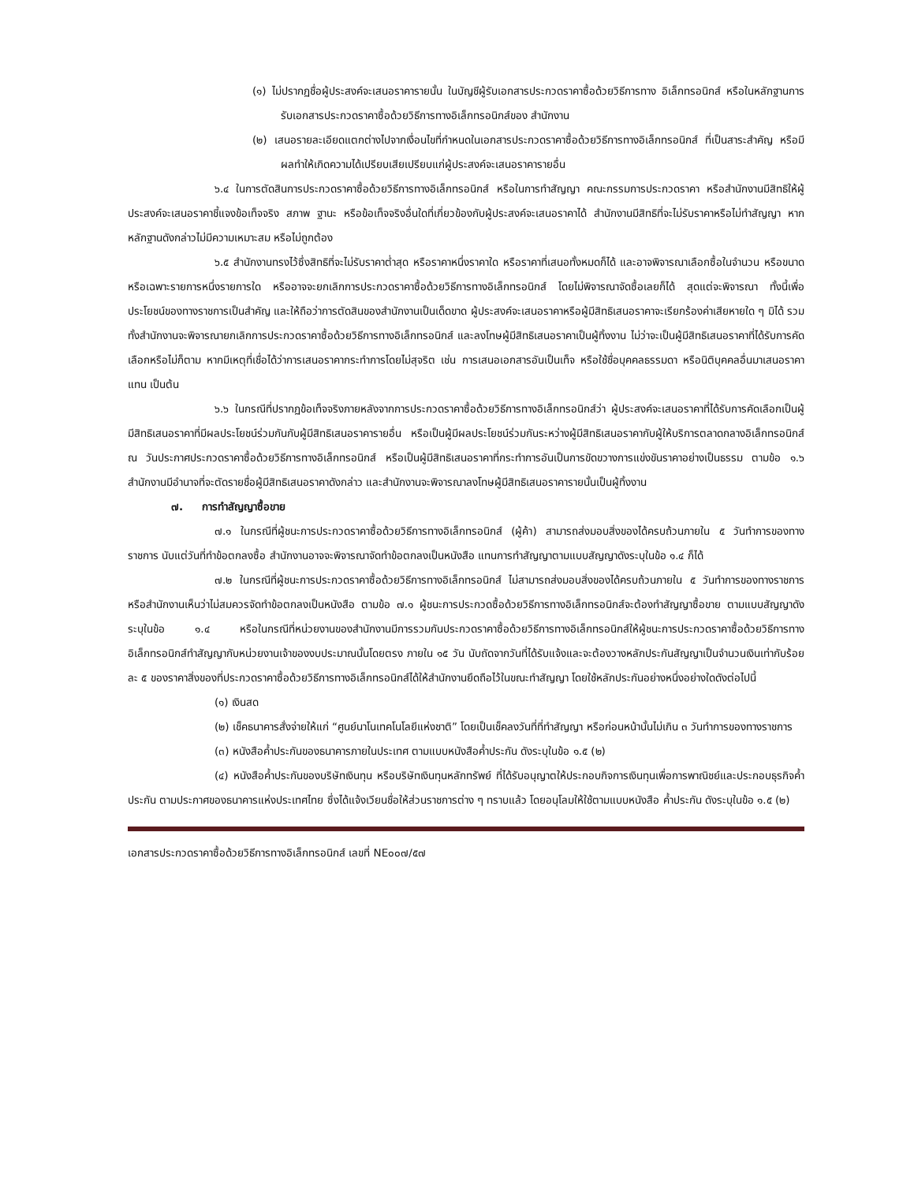(๑) ไม่ปรากฏชื่อผู้ประสงค์จะเสนอราคารายนั้น ในบัญชีผู้รับเอกสารประกวดราคาซื้อด้วยวิธีการทาง อิเล็กทรอนิกส์ หรือในหลักฐานการรับเอกสารประกวดราคาซื้อด้วยวิธีการทางอิเล็กทรอนิกส์ของ สำนักงาน
(๒) เสนอรายละเอียดแตกต่างไปจากเงื่อนไขที่กำหนดในเอกสารประกวดราคาซื้อด้วยวิธีการทางอิเล็กทรอนิกส์ ที่เป็นสาระสำคัญ หรือมีผลทำให้เกิดความได้เปรียบเสียเปรียบแก่ผู้ประสงค์จะเสนอราคารายอื่น
๖.๔ ในการตัดสินการประกวดราคาซื้อด้วยวิธีการทางอิเล็กทรอนิกส์ หรือในการทำสัญญา คณะกรรมการประกวดราคา หรือสำนักงานมีสิทธิให้ผู้ประสงค์จะเสนอราคาชี้แจงข้อเท็จจริง สภาพ ฐานะ หรือข้อเท็จจริงอื่นใดที่เกี่ยวข้องกับผู้ประสงค์จะเสนอราคาได้ สำนักงานมีสิทธิที่จะไม่รับราคาหรือไม่ทำสัญญา หากหลักฐานดังกล่าวไม่มีความเหมาะสม หรือไม่ถูกต้อง
๖.๕ สำนักงานทรงไว้ซึ่งสิทธิที่จะไม่รับราคาต่ำสุด หรือราคาหนึ่งราคาใด หรือราคาที่เสนอทั้งหมดก็ได้ และอาจพิจารณาเลือกซื้อในจำนวน หรือขนาด หรือเฉพาะรายการหนึ่งรายการใด หรืออาจจะยกเลิกการประกวดราคาซื้อด้วยวิธีการทางอิเล็กทรอนิกส์ โดยไม่พิจารณาจัดซื้อเลยก็ได้ สุดแต่จะพิจารณา ทั้งนี้เพื่อประโยชน์ของทางราชการเป็นสำคัญ และให้ถือว่าการตัดสินของสำนักงานเป็นเด็ดขาด ผู้ประสงค์จะเสนอราคาหรือผู้มีสิทธิเสนอราคาจะเรียกร้องค่าเสียหายใด ๆ มิได้ รวมทั้งสำนักงานจะพิจารณายกเลิกการประกวดราคาซื้อด้วยวิธีการทางอิเล็กทรอนิกส์ และลงโทษผู้มีสิทธิเสนอราคาเป็นผู้ทิ้งงาน ไม่ว่าจะเป็นผู้มีสิทธิเสนอราคาที่ได้รับการคัดเลือกหรือไม่ก็ตาม หากมีเหตุที่เชื่อได้ว่าการเสนอราคากระทำการโดยไม่สุจริต เช่น การเสนอเอกสารอันเป็นเท็จ หรือใช้ชื่อบุคคลธรรมดา หรือนิติบุคคลอื่นมาเสนอราคาแทน เป็นต้น
๖.๖ ในกรณีที่ปรากฏข้อเท็จจริงภายหลังจากการประกวดราคาซื้อด้วยวิธีการทางอิเล็กทรอนิกส์ว่า ผู้ประสงค์จะเสนอราคาที่ได้รับการคัดเลือกเป็นผู้มีสิทธิเสนอราคาที่มีผลประโยชน์ร่วมกันกับผู้มีสิทธิเสนอราคารายอื่น หรือเป็นผู้มีผลประโยชน์ร่วมกันระหว่างผู้มีสิทธิเสนอราคากับผู้ให้บริการตลาดกลางอิเล็กทรอนิกส์ ณ วันประกาศประกวดราคาซื้อด้วยวิธีการทางอิเล็กทรอนิกส์ หรือเป็นผู้มีสิทธิเสนอราคาที่กระทำการอันเป็นการขัดขวางการแข่งขันราคาอย่างเป็นธรรม ตามข้อ ๑.๖ สำนักงานมีอำนาจที่จะตัดรายชื่อผู้มีสิทธิเสนอราคาดังกล่าว และสำนักงานจะพิจารณาลงโทษผู้มีสิทธิเสนอราคารายนั้นเป็นผู้ทิ้งงาน
๗. การทำสัญญาซื้อขาย
๗.๑ ในกรณีที่ผู้ชนะการประกวดราคาซื้อด้วยวิธีการทางอิเล็กทรอนิกส์ (ผู้ค้า) สามารถส่งมอบสิ่งของได้ครบถ้วนภายใน ๕ วันทำการของทางราชการ นับแต่วันที่ทำข้อตกลงซื้อ สำนักงานอาจจะพิจารณาจัดทำข้อตกลงเป็นหนังสือ แทนการทำสัญญาตามแบบสัญญาดังระบุในข้อ ๑.๔ ก็ได้
๗.๒ ในกรณีที่ผู้ชนะการประกวดราคาซื้อด้วยวิธีการทางอิเล็กทรอนิกส์ ไม่สามารถส่งมอบสิ่งของได้ครบถ้วนภายใน ๕ วันทำการของทางราชการ หรือสำนักงานเห็นว่าไม่สมควรจัดทำข้อตกลงเป็นหนังสือ ตามข้อ ๗.๑ ผู้ชนะการประกวดซื้อด้วยวิธีการทางอิเล็กทรอนิกส์จะต้องทำสัญญาซื้อขาย ตามแบบสัญญาดังระบุในข้อ ๑.๔ หรือในกรณีที่หน่วยงานของสำนักงานมีการรวมกันประกวดราคาซื้อด้วยวิธีการทางอิเล็กทรอนิกส์ให้ผู้ชนะการประกวดราคาซื้อด้วยวิธีการทางอิเล็กทรอนิกส์ทำสัญญากับหน่วยงานเจ้าของงบประมาณนั้นโดยตรง ภายใน ๑๕ วัน นับถัดจากวันที่ได้รับแจ้งและจะต้องวางหลักประกันสัญญาเป็นจำนวนเงินเท่ากับร้อยละ ๕ ของราคาสิ่งของที่ประกวดราคาซื้อด้วยวิธีการทางอิเล็กทรอนิกส์ได้ให้สำนักงานยึดถือไว้ในขณะทำสัญญา โดยใช้หลักประกันอย่างหนึ่งอย่างใดดังต่อไปนี้
(๑) เงินสด
(๒) เช็คธนาคารสั่งจ่ายให้แก่ “ศูนย์นาโนเทคโนโลยีแห่งชาติ” โดยเป็นเช็คลงวันที่ที่ทำสัญญา หรือก่อนหน้านั้นไม่เกิน ๓ วันทำการของทางราชการ
(๓) หนังสือค้ำประกันของธนาคารภายในประเทศ ตามแบบหนังสือค้ำประกัน ดังระบุในข้อ ๑.๕ (๒)
(๔) หนังสือค้ำประกันของบริษัทเงินทุน หรือบริษัทเงินทุนหลักทรัพย์ ที่ได้รับอนุญาตให้ประกอบกิจการเงินทุนเพื่อการพาณิชย์และประกอบธุรกิจค้ำประกัน ตามประกาศของธนาคารแห่งประเทศไทย ซึ่งได้แจ้งเวียนชื่อให้ส่วนราชการต่าง ๆ ทราบแล้ว โดยอนุโลมให้ใช้ตามแบบหนังสือ ค้ำประกัน ดังระบุในข้อ ๑.๕ (๒)
เอกสารประกวดราคาซื้อด้วยวิธีการทางอิเล็กทรอนิกส์ เลขที่ NE๐๐๗/๕๗